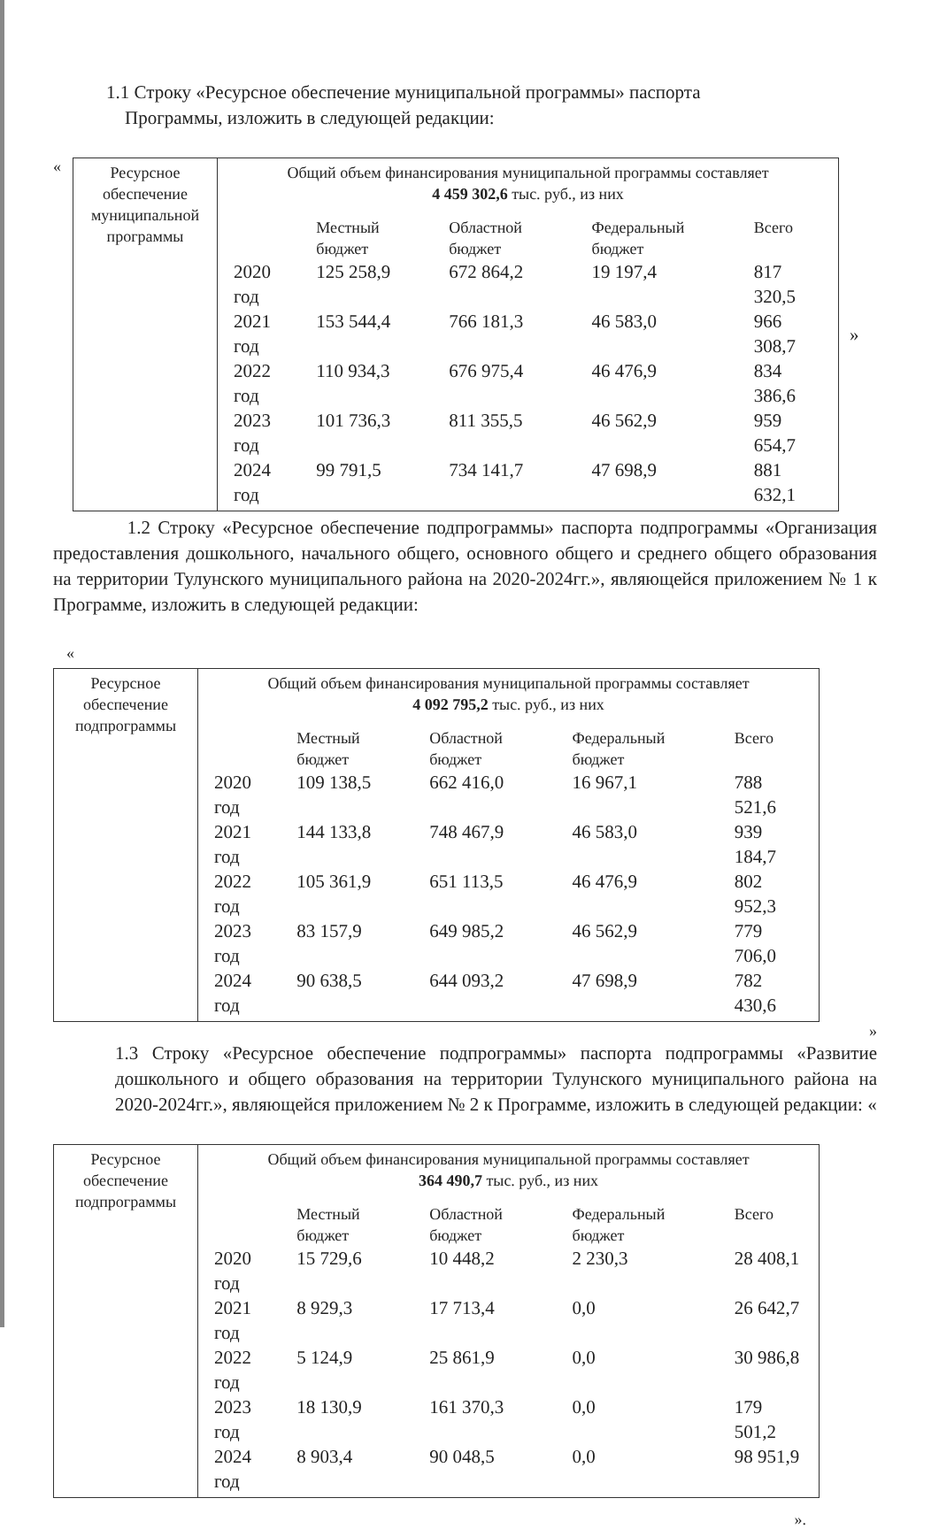1.1 Строку «Ресурсное обеспечение муниципальной программы» паспорта
Программы, изложить в следующей редакции:
«
| Ресурсное обеспечение муниципальной программы | Общий объем финансирования муниципальной программы составляет 4 459 302,6 тыс. руб., из них / / Местный бюджет / Областной бюджет / Федеральный бюджет / Всего / / 2020 год / 125 258,9 / 672 864,2 / 19 197,4 / 817 320,5 / / 2021 год / 153 544,4 / 766 181,3 / 46 583,0 / 966 308,7 / / 2022 год / 110 934,3 / 676 975,4 / 46 476,9 / 834 386,6 / / 2023 год / 101 736,3 / 811 355,5 / 46 562,9 / 959 654,7 / / 2024 год / 99 791,5 / 734 141,7 / 47 698,9 / 881 632,1 / |
»
1.2 Строку «Ресурсное обеспечение подпрограммы» паспорта подпрограммы «Организация предоставления дошкольного, начального общего, основного общего и среднего общего образования на территории Тулунского муниципального района на 2020-2024гг.», являющейся приложением № 1 к Программе, изложить в следующей редакции:
«
| Ресурсное обеспечение подпрограммы | Общий объем финансирования муниципальной программы составляет 4 092 795,2 тыс. руб., из них / / Местный бюджет / Областной бюджет / Федеральный бюджет / Всего / / 2020 год / 109 138,5 / 662 416,0 / 16 967,1 / 788 521,6 / / 2021 год / 144 133,8 / 748 467,9 / 46 583,0 / 939 184,7 / / 2022 год / 105 361,9 / 651 113,5 / 46 476,9 / 802 952,3 / / 2023 год / 83 157,9 / 649 985,2 / 46 562,9 / 779 706,0 / / 2024 год / 90 638,5 / 644 093,2 / 47 698,9 / 782 430,6 / |
»
1.3 Строку «Ресурсное обеспечение подпрограммы» паспорта подпрограммы «Развитие дошкольного и общего образования на территории Тулунского муниципального района на 2020-2024гг.», являющейся приложением № 2 к Программе, изложить в следующей редакции: «
| Ресурсное обеспечение подпрограммы | Общий объем финансирования муниципальной программы составляет 364 490,7 тыс. руб., из них / / Местный бюджет / Областной бюджет / Федеральный бюджет / Всего / / 2020 год / 15 729,6 / 10 448,2 / 2 230,3 / 28 408,1 / / 2021 год / 8 929,3 / 17 713,4 / 0,0 / 26 642,7 / / 2022 год / 5 124,9 / 25 861,9 / 0,0 / 30 986,8 / / 2023 год / 18 130,9 / 161 370,3 / 0,0 / 179 501,2 / / 2024 год / 8 903,4 / 90 048,5 / 0,0 / 98 951,9 / |
».